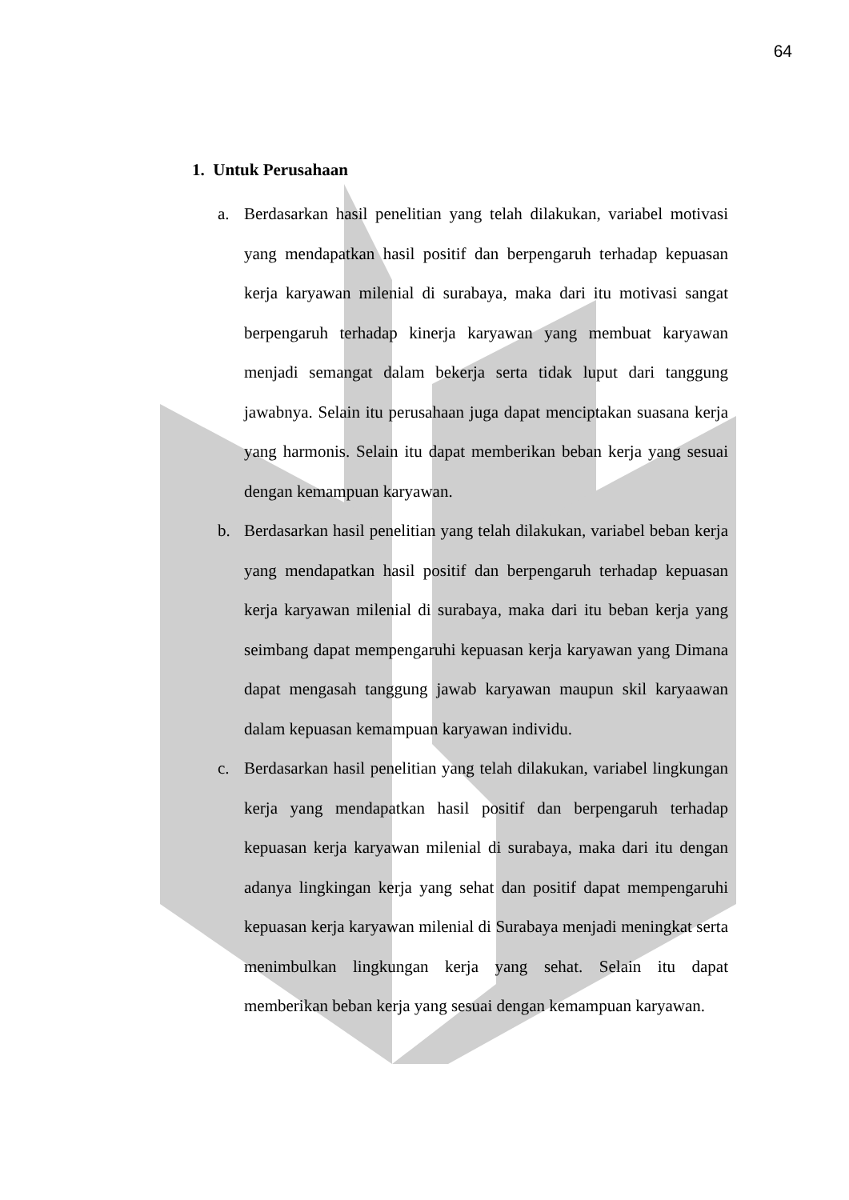64
1. Untuk Perusahaan
a. Berdasarkan hasil penelitian yang telah dilakukan, variabel motivasi yang mendapatkan hasil positif dan berpengaruh terhadap kepuasan kerja karyawan milenial di surabaya, maka dari itu motivasi sangat berpengaruh terhadap kinerja karyawan yang membuat karyawan menjadi semangat dalam bekerja serta tidak luput dari tanggung jawabnya. Selain itu perusahaan juga dapat menciptakan suasana kerja yang harmonis. Selain itu dapat memberikan beban kerja yang sesuai dengan kemampuan karyawan.
b. Berdasarkan hasil penelitian yang telah dilakukan, variabel beban kerja yang mendapatkan hasil positif dan berpengaruh terhadap kepuasan kerja karyawan milenial di surabaya, maka dari itu beban kerja yang seimbang dapat mempengaruhi kepuasan kerja karyawan yang Dimana dapat mengasah tanggung jawab karyawan maupun skil karyaawan dalam kepuasan kemampuan karyawan individu.
c. Berdasarkan hasil penelitian yang telah dilakukan, variabel lingkungan kerja yang mendapatkan hasil positif dan berpengaruh terhadap kepuasan kerja karyawan milenial di surabaya, maka dari itu dengan adanya lingkingan kerja yang sehat dan positif dapat mempengaruhi kepuasan kerja karyawan milenial di Surabaya menjadi meningkat serta menimbulkan lingkungan kerja yang sehat. Selain itu dapat memberikan beban kerja yang sesuai dengan kemampuan karyawan.